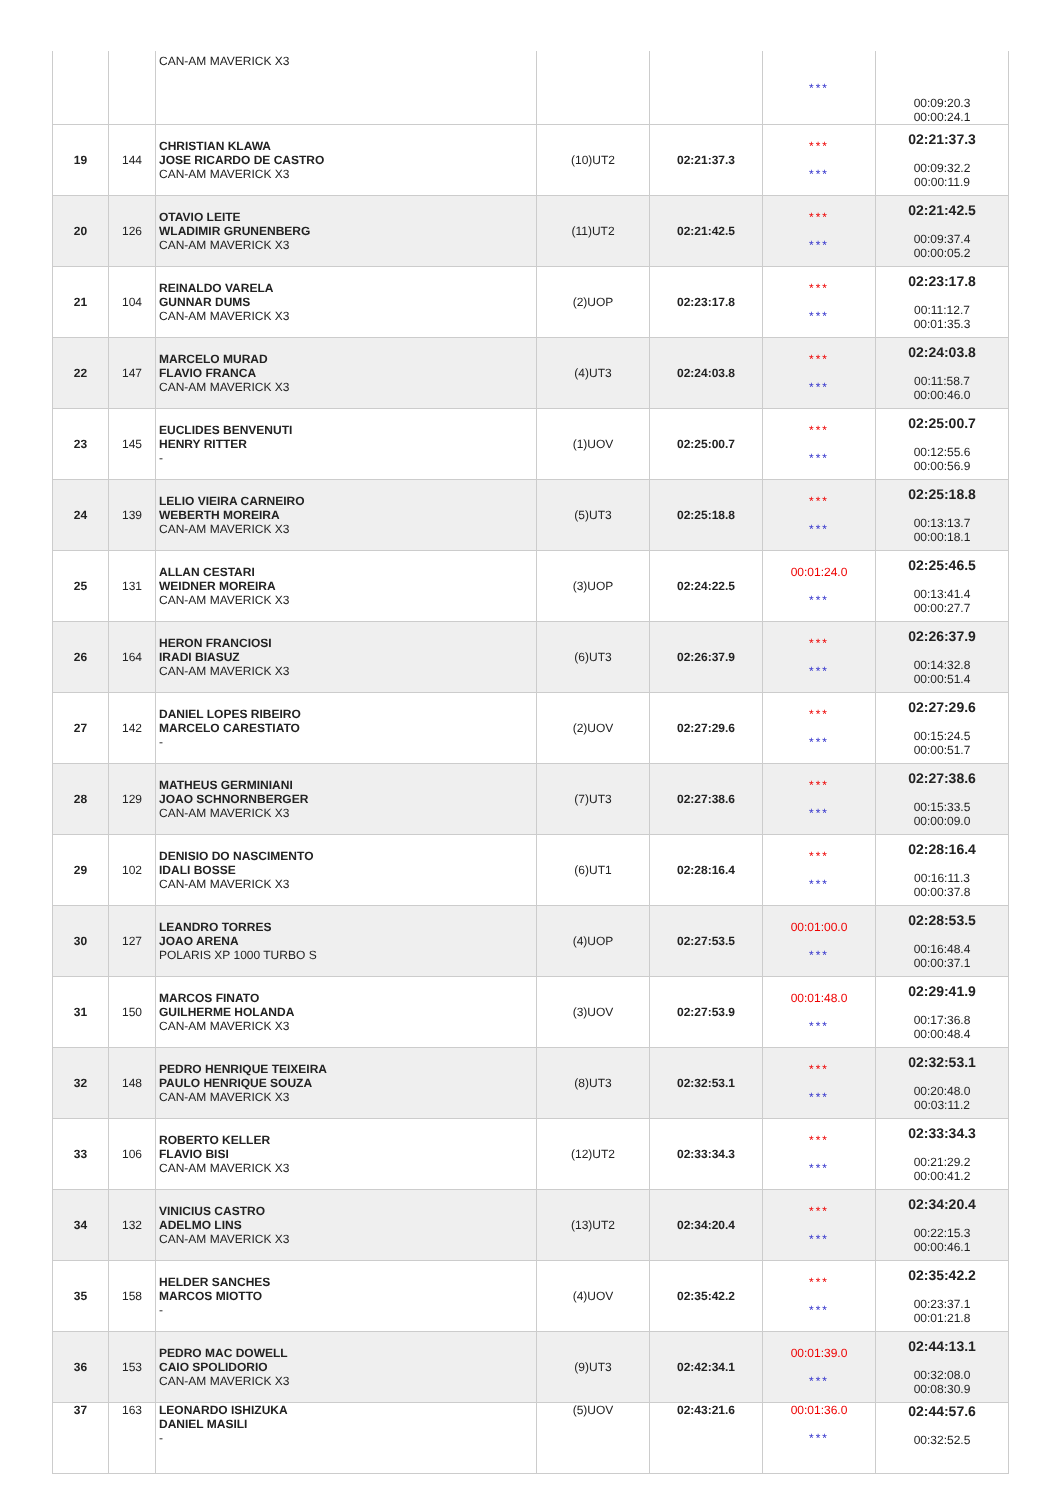| | | CAN-AM MAVERICK X3 | | | *** | 00:09:20.3 00:00:24.1 |
| 19 | 144 | CHRISTIAN KLAWA JOSE RICARDO DE CASTRO CAN-AM MAVERICK X3 | (10)UT2 | 02:21:37.3 | *** *** | 02:21:37.3 00:09:32.2 00:00:11.9 |
| 20 | 126 | OTAVIO LEITE WLADIMIR GRUNENBERG CAN-AM MAVERICK X3 | (11)UT2 | 02:21:42.5 | *** *** | 02:21:42.5 00:09:37.4 00:00:05.2 |
| 21 | 104 | REINALDO VARELA GUNNAR DUMS CAN-AM MAVERICK X3 | (2)UOP | 02:23:17.8 | *** *** | 02:23:17.8 00:11:12.7 00:01:35.3 |
| 22 | 147 | MARCELO MURAD FLAVIO FRANCA CAN-AM MAVERICK X3 | (4)UT3 | 02:24:03.8 | *** *** | 02:24:03.8 00:11:58.7 00:00:46.0 |
| 23 | 145 | EUCLIDES BENVENUTI HENRY RITTER - | (1)UOV | 02:25:00.7 | *** *** | 02:25:00.7 00:12:55.6 00:00:56.9 |
| 24 | 139 | LELIO VIEIRA CARNEIRO WEBERTH MOREIRA CAN-AM MAVERICK X3 | (5)UT3 | 02:25:18.8 | *** *** | 02:25:18.8 00:13:13.7 00:00:18.1 |
| 25 | 131 | ALLAN CESTARI WEIDNER MOREIRA CAN-AM MAVERICK X3 | (3)UOP | 02:24:22.5 | 00:01:24.0 *** | 02:25:46.5 00:13:41.4 00:00:27.7 |
| 26 | 164 | HERON FRANCIOSI IRADI BIASUZ CAN-AM MAVERICK X3 | (6)UT3 | 02:26:37.9 | *** *** | 02:26:37.9 00:14:32.8 00:00:51.4 |
| 27 | 142 | DANIEL LOPES RIBEIRO MARCELO CARESTIATO - | (2)UOV | 02:27:29.6 | *** *** | 02:27:29.6 00:15:24.5 00:00:51.7 |
| 28 | 129 | MATHEUS GERMINIANI JOAO SCHNORNBERGER CAN-AM MAVERICK X3 | (7)UT3 | 02:27:38.6 | *** *** | 02:27:38.6 00:15:33.5 00:00:09.0 |
| 29 | 102 | DENISIO DO NASCIMENTO IDALI BOSSE CAN-AM MAVERICK X3 | (6)UT1 | 02:28:16.4 | *** *** | 02:28:16.4 00:16:11.3 00:00:37.8 |
| 30 | 127 | LEANDRO TORRES JOAO ARENA POLARIS XP 1000 TURBO S | (4)UOP | 02:27:53.5 | 00:01:00.0 *** | 02:28:53.5 00:16:48.4 00:00:37.1 |
| 31 | 150 | MARCOS FINATO GUILHERME HOLANDA CAN-AM MAVERICK X3 | (3)UOV | 02:27:53.9 | 00:01:48.0 *** | 02:29:41.9 00:17:36.8 00:00:48.4 |
| 32 | 148 | PEDRO HENRIQUE TEIXEIRA PAULO HENRIQUE SOUZA CAN-AM MAVERICK X3 | (8)UT3 | 02:32:53.1 | *** *** | 02:32:53.1 00:20:48.0 00:03:11.2 |
| 33 | 106 | ROBERTO KELLER FLAVIO BISI CAN-AM MAVERICK X3 | (12)UT2 | 02:33:34.3 | *** *** | 02:33:34.3 00:21:29.2 00:00:41.2 |
| 34 | 132 | VINICIUS CASTRO ADELMO LINS CAN-AM MAVERICK X3 | (13)UT2 | 02:34:20.4 | *** *** | 02:34:20.4 00:22:15.3 00:00:46.1 |
| 35 | 158 | HELDER SANCHES MARCOS MIOTTO - | (4)UOV | 02:35:42.2 | *** *** | 02:35:42.2 00:23:37.1 00:01:21.8 |
| 36 | 153 | PEDRO MAC DOWELL CAIO SPOLIDORIO CAN-AM MAVERICK X3 | (9)UT3 | 02:42:34.1 | 00:01:39.0 *** | 02:44:13.1 00:32:08.0 00:08:30.9 |
| 37 | 163 | LEONARDO ISHIZUKA DANIEL MASILI - | (5)UOV | 02:43:21.6 | 00:01:36.0 *** | 02:44:57.6 00:32:52.5 |